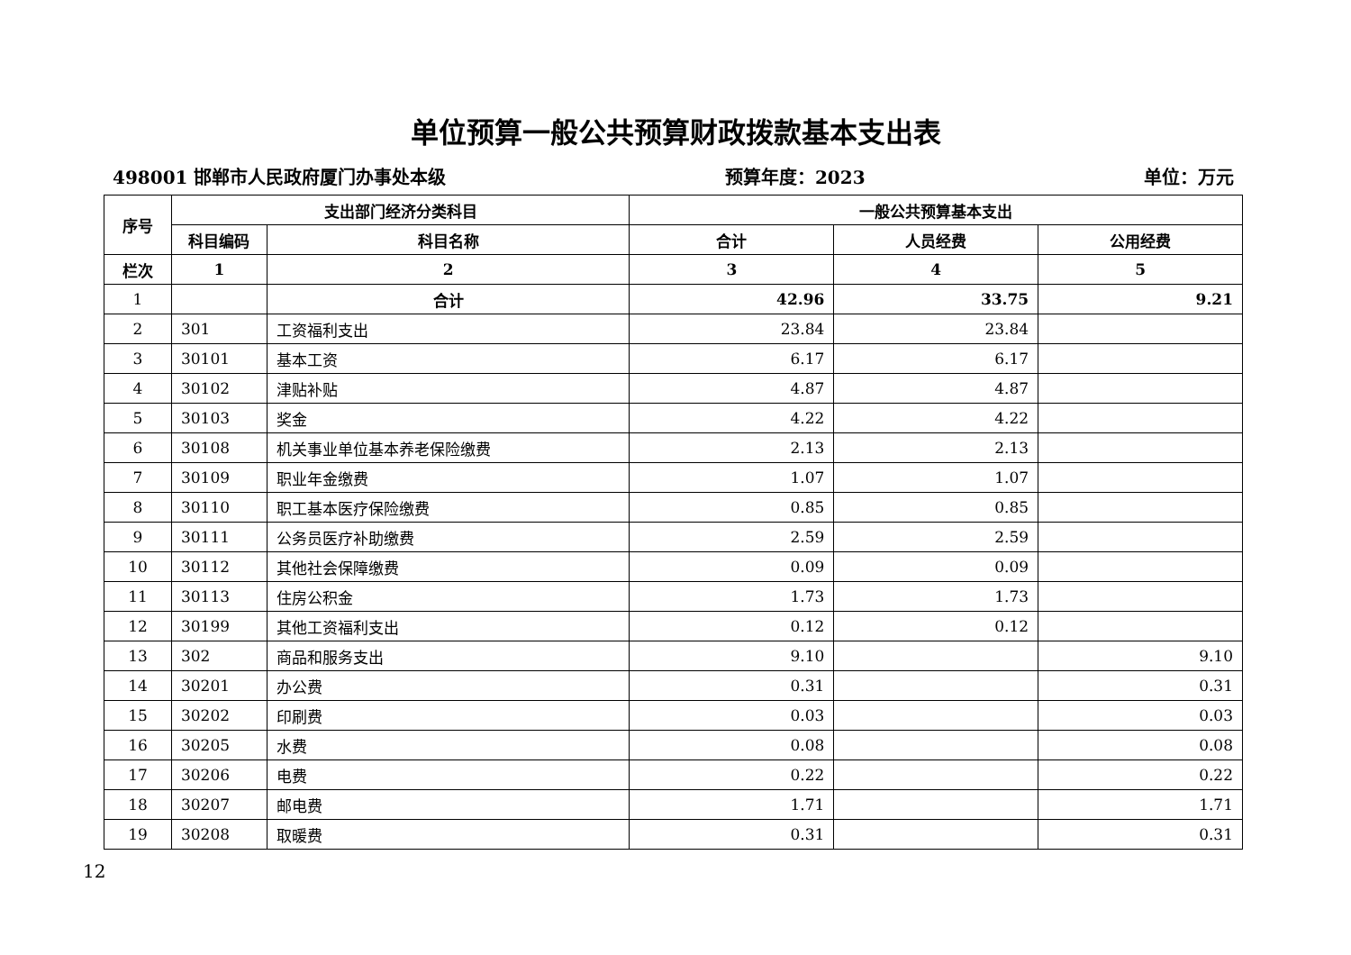单位预算一般公共预算财政拨款基本支出表
498001 邯郸市人民政府厦门办事处本级 预算年度：2023 单位：万元
| 序号 | 支出部门经济分类科目 | | 一般公共预算基本支出 | | |
| --- | --- | --- | --- | --- | --- |
| | 科目编码 | 科目名称 | 合计 | 人员经费 | 公用经费 |
| 栏次 | 1 | 2 | 3 | 4 | 5 |
| 1 | | 合计 | 42.96 | 33.75 | 9.21 |
| 2 | 301 | 工资福利支出 | 23.84 | 23.84 | |
| 3 | 30101 | 基本工资 | 6.17 | 6.17 | |
| 4 | 30102 | 津贴补贴 | 4.87 | 4.87 | |
| 5 | 30103 | 奖金 | 4.22 | 4.22 | |
| 6 | 30108 | 机关事业单位基本养老保险缴费 | 2.13 | 2.13 | |
| 7 | 30109 | 职业年金缴费 | 1.07 | 1.07 | |
| 8 | 30110 | 职工基本医疗保险缴费 | 0.85 | 0.85 | |
| 9 | 30111 | 公务员医疗补助缴费 | 2.59 | 2.59 | |
| 10 | 30112 | 其他社会保障缴费 | 0.09 | 0.09 | |
| 11 | 30113 | 住房公积金 | 1.73 | 1.73 | |
| 12 | 30199 | 其他工资福利支出 | 0.12 | 0.12 | |
| 13 | 302 | 商品和服务支出 | 9.10 | | 9.10 |
| 14 | 30201 | 办公费 | 0.31 | | 0.31 |
| 15 | 30202 | 印刷费 | 0.03 | | 0.03 |
| 16 | 30205 | 水费 | 0.08 | | 0.08 |
| 17 | 30206 | 电费 | 0.22 | | 0.22 |
| 18 | 30207 | 邮电费 | 1.71 | | 1.71 |
| 19 | 30208 | 取暖费 | 0.31 | | 0.31 |
12